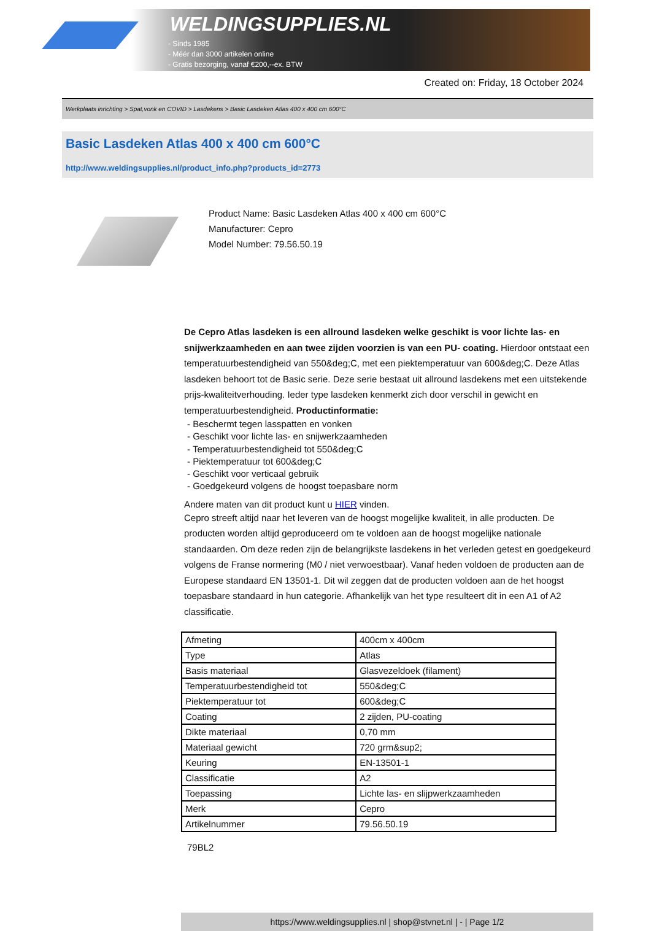WELDINGSUPPLIES.NL
- Sinds 1985
- Méér dan 3000 artikelen online
- Gratis bezorging, vanaf €200,--ex. BTW
Created on: Friday, 18 October 2024
Werkplaats inrichting > Spat,vonk en COVID > Lasdekens > Basic Lasdeken Atlas 400 x 400 cm 600°C
Basic Lasdeken Atlas 400 x 400 cm 600°C
http://www.weldingsupplies.nl/product_info.php?products_id=2773
Product Name: Basic Lasdeken Atlas 400 x 400 cm 600°C
Manufacturer: Cepro
Model Number: 79.56.50.19
De Cepro Atlas lasdeken is een allround lasdeken welke geschikt is voor lichte las- en snijwerkzaamheden en aan twee zijden voorzien is van een PU- coating. Hierdoor ontstaat een temperatuurbestendigheid van 550&deg;C, met een piektemperatuur van 600&deg;C. Deze Atlas lasdeken behoort tot de Basic serie. Deze serie bestaat uit allround lasdekens met een uitstekende prijs-kwaliteitverhouding. Ieder type lasdeken kenmerkt zich door verschil in gewicht en temperatuurbestendigheid. Productinformatie:
- Beschermt tegen lasspatten en vonken
- Geschikt voor lichte las- en snijwerkzaamheden
- Temperatuurbestendigheid tot 550&deg;C
- Piektemperatuur tot 600&deg;C
- Geschikt voor verticaal gebruik
- Goedgekeurd volgens de hoogst toepasbare norm
Andere maten van dit product kunt u HIER vinden.
Cepro streeft altijd naar het leveren van de hoogst mogelijke kwaliteit, in alle producten. De producten worden altijd geproduceerd om te voldoen aan de hoogst mogelijke nationale standaarden. Om deze reden zijn de belangrijkste lasdekens in het verleden getest en goedgekeurd volgens de Franse normering (M0 / niet verwoestbaar). Vanaf heden voldoen de producten aan de Europese standaard EN 13501-1. Dit wil zeggen dat de producten voldoen aan de het hoogst toepasbare standaard in hun categorie. Afhankelijk van het type resulteert dit in een A1 of A2 classificatie.
| Afmeting | 400cm x 400cm |
| Type | Atlas |
| Basis materiaal | Glasvezeldoek (filament) |
| Temperatuurbestendigheid tot | 550&deg;C |
| Piektemperatuur tot | 600&deg;C |
| Coating | 2 zijden, PU-coating |
| Dikte materiaal | 0,70 mm |
| Materiaal gewicht | 720 grm&sup2; |
| Keuring | EN-13501-1 |
| Classificatie | A2 |
| Toepassing | Lichte las- en slijpwerkzaamheden |
| Merk | Cepro |
| Artikelnummer | 79.56.50.19 |
79BL2
https://www.weldingsupplies.nl | shop@stvnet.nl | - | Page 1/2